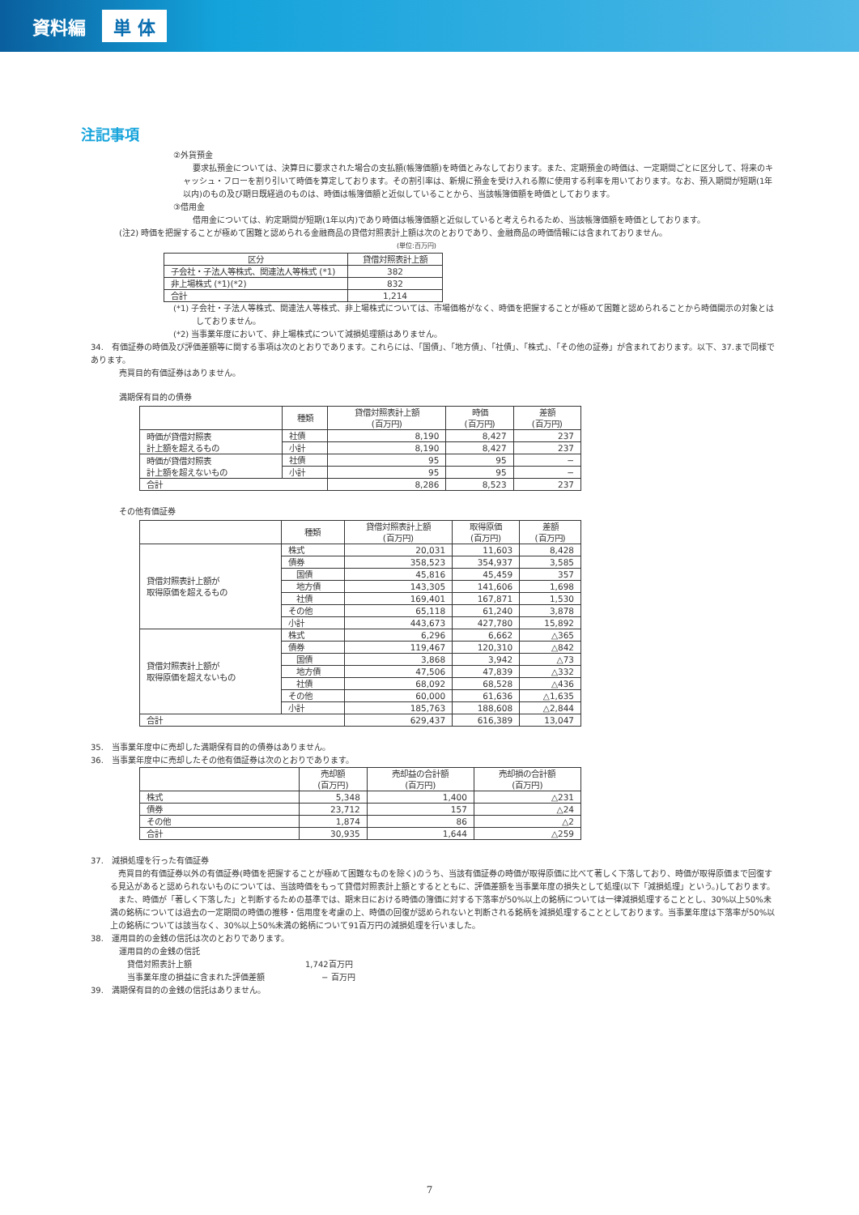資料編 単 体
注記事項
②外貨預金
要求払預金については、決算日に要求された場合の支払額(帳簿価額)を時価とみなしております。また、定期預金の時価は、一定期間ごとに区分して、将来のキャッシュ・フローを割り引いて時価を算定しております。その割引率は、新規に預金を受け入れる際に使用する利率を用いております。なお、預入期間が短期(1年以内)のもの及び期日既経過のものは、時価は帳簿価額と近似していることから、当該帳簿価額を時価としております。
③借用金
借用金については、約定期間が短期(1年以内)であり時価は帳簿価額と近似していると考えられるため、当該帳簿価額を時価としております。
(注2) 時価を把握することが極めて困難と認められる金融商品の貸借対照表計上額は次のとおりであり、金融商品の時価情報には含まれておりません。
(単位:百万円)
| 区分 | 貸借対照表計上額 |
| --- | --- |
| 子会社・子法人等株式、関連法人等株式 (*1) | 382 |
| 非上場株式 (*1)(*2) | 832 |
| 合計 | 1,214 |
(*1) 子会社・子法人等株式、関連法人等株式、非上場株式については、市場価格がなく、時価を把握することが極めて困難と認められることから時価開示の対象とはしておりません。
(*2) 当事業年度において、非上場株式について減損処理額はありません。
34.　有価証券の時価及び評価差額等に関する事項は次のとおりであります。これらには、「国債」、「地方債」、「社債」、「株式」、「その他の証券」が含まれております。以下、37.まで同様であります。
売買目的有価証券はありません。
満期保有目的の債券
| | 種類 | 貸借対照表計上額 (百万円) | 時価 (百万円) | 差額 (百万円) |
| --- | --- | --- | --- | --- |
| 時価が貸借対照表 計上額を超えるもの | 社債 | 8,190 | 8,427 | 237 |
| | 小計 | 8,190 | 8,427 | 237 |
| 時価が貸借対照表 計上額を超えないもの | 社債 | 95 | 95 | − |
| | 小計 | 95 | 95 | − |
| 合計 | | 8,286 | 8,523 | 237 |
その他有価証券
| | 種類 | 貸借対照表計上額 (百万円) | 取得原価 (百万円) | 差額 (百万円) |
| --- | --- | --- | --- | --- |
| 貸借対照表計上額が 取得原価を超えるもの | 株式 | 20,031 | 11,603 | 8,428 |
| | 債券 | 358,523 | 354,937 | 3,585 |
| | 国債 | 45,816 | 45,459 | 357 |
| | 地方債 | 143,305 | 141,606 | 1,698 |
| | 社債 | 169,401 | 167,871 | 1,530 |
| | その他 | 65,118 | 61,240 | 3,878 |
| | 小計 | 443,673 | 427,780 | 15,892 |
| 貸借対照表計上額が 取得原価を超えないもの | 株式 | 6,296 | 6,662 | △365 |
| | 債券 | 119,467 | 120,310 | △842 |
| | 国債 | 3,868 | 3,942 | △73 |
| | 地方債 | 47,506 | 47,839 | △332 |
| | 社債 | 68,092 | 68,528 | △436 |
| | その他 | 60,000 | 61,636 | △1,635 |
| | 小計 | 185,763 | 188,608 | △2,844 |
| 合計 | | 629,437 | 616,389 | 13,047 |
35.　当事業年度中に売却した満期保有目的の債券はありません。
36.　当事業年度中に売却したその他有価証券は次のとおりであります。
| | 売却額 (百万円) | 売却益の合計額 (百万円) | 売却損の合計額 (百万円) |
| --- | --- | --- | --- |
| 株式 | 5,348 | 1,400 | △231 |
| 債券 | 23,712 | 157 | △24 |
| その他 | 1,874 | 86 | △2 |
| 合計 | 30,935 | 1,644 | △259 |
37.　減損処理を行った有価証券
売買目的有価証券以外の有価証券(時価を把握することが極めて困難なものを除く)のうち、当該有価証券の時価が取得原価に比べて著しく下落しており、時価が取得原価まで回復する見込があると認められないものについては、当該時価をもって貸借対照表計上額とするとともに、評価差額を当事業年度の損失として処理(以下「減損処理」という。)しております。
また、時価が「著しく下落した」と判断するための基準では、期末日における時価の簿価に対する下落率が50%以上の銘柄については一律減損処理することとし、30%以上50%未満の銘柄については過去の一定期間の時価の推移・信用度を考慮の上、時価の回復が認められないと判断される銘柄を減損処理することとしております。当事業年度は下落率が50%以上の銘柄については該当なく、30%以上50%未満の銘柄について91百万円の減損処理を行いました。
38.　運用目的の金銭の信託は次のとおりであります。
運用目的の金銭の信託
貸借対照表計上額 1,742百万円
当事業年度の損益に含まれた評価差額 − 百万円
39.　満期保有目的の金銭の信託はありません。
7